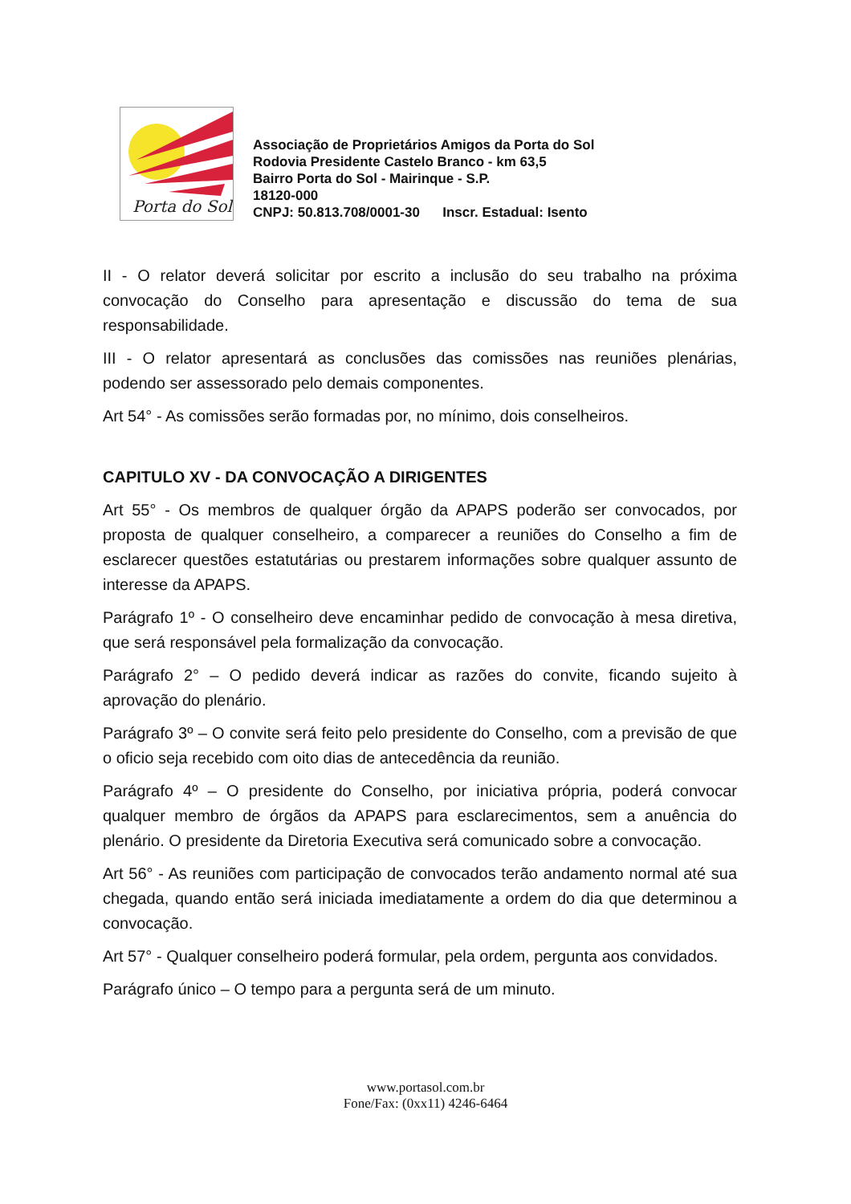Porta do Sol
Associação de Proprietários Amigos da Porta do Sol
Rodovia Presidente Castelo Branco - km 63,5
Bairro Porta do Sol - Mairinque - S.P.
18120-000
CNPJ: 50.813.708/0001-30 Inscr. Estadual: Isento
II - O relator deverá solicitar por escrito a inclusão do seu trabalho na próxima convocação do Conselho para apresentação e discussão do tema de sua responsabilidade.
III - O relator apresentará as conclusões das comissões nas reuniões plenárias, podendo ser assessorado pelo demais componentes.
Art 54° - As comissões serão formadas por, no mínimo, dois conselheiros.
CAPITULO XV - DA CONVOCAÇÃO A DIRIGENTES
Art 55° - Os membros de qualquer órgão da APAPS poderão ser convocados, por proposta de qualquer conselheiro, a comparecer a reuniões do Conselho a fim de esclarecer questões estatutárias ou prestarem informações sobre qualquer assunto de interesse da APAPS.
Parágrafo 1º - O conselheiro deve encaminhar pedido de convocação à mesa diretiva, que será responsável pela formalização da convocação.
Parágrafo 2° – O pedido deverá indicar as razões do convite, ficando sujeito à aprovação do plenário.
Parágrafo 3º – O convite será feito pelo presidente do Conselho, com a previsão de que o oficio seja recebido com oito dias de antecedência da reunião.
Parágrafo 4º – O presidente do Conselho, por iniciativa própria, poderá convocar qualquer membro de órgãos da APAPS para esclarecimentos, sem a anuência do plenário. O presidente da Diretoria Executiva será comunicado sobre a convocação.
Art 56° - As reuniões com participação de convocados terão andamento normal até sua chegada, quando então será iniciada imediatamente a ordem do dia que determinou a convocação.
Art 57° - Qualquer conselheiro poderá formular, pela ordem, pergunta aos convidados.
Parágrafo único – O tempo para a pergunta será de um minuto.
www.portasol.com.br
Fone/Fax: (0xx11) 4246-6464